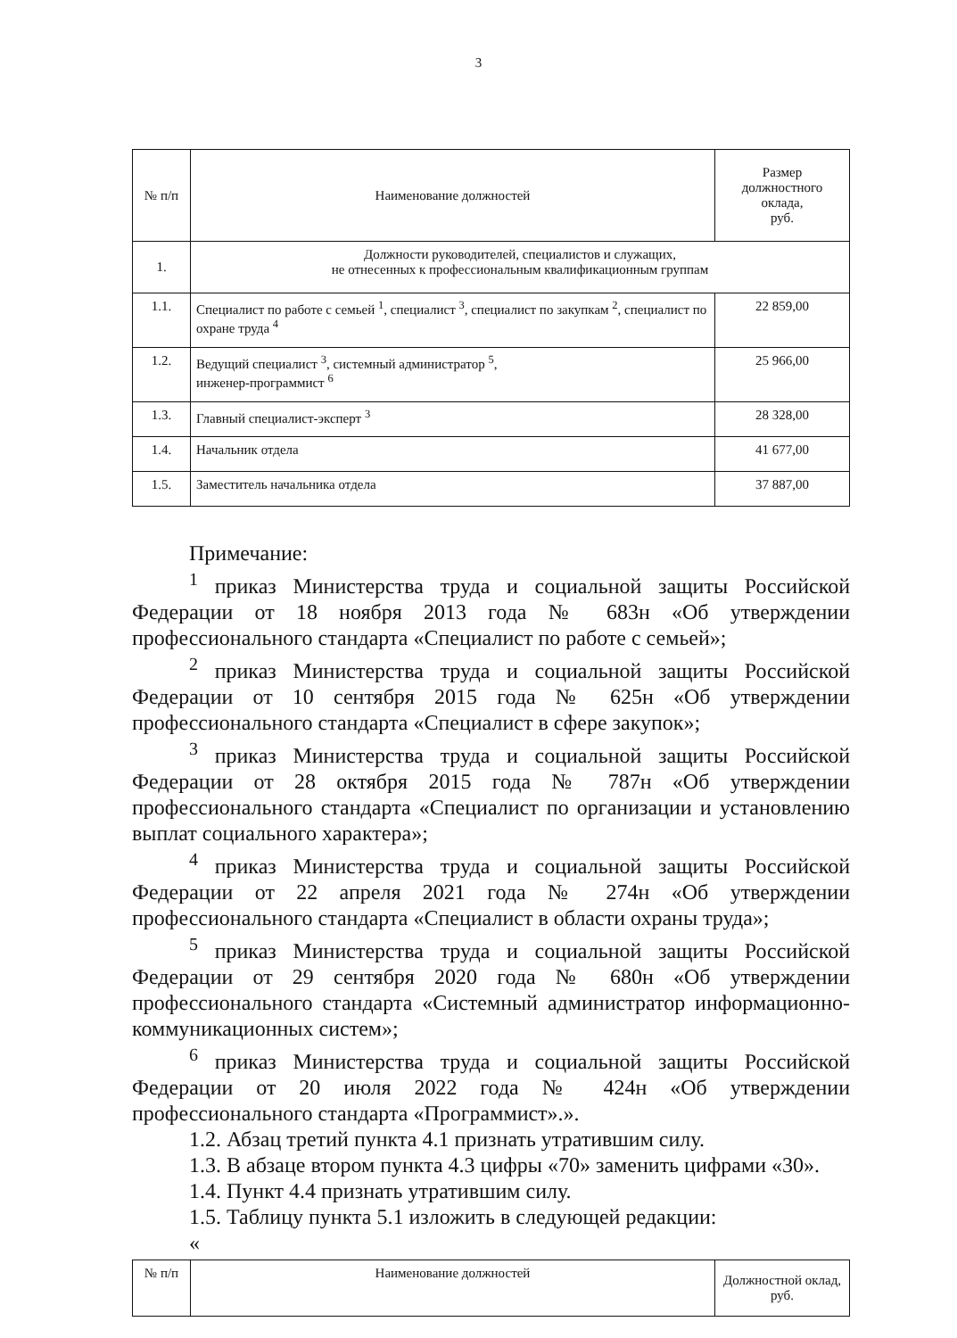3
| № п/п | Наименование должностей | Размер должностного оклада, руб. |
| --- | --- | --- |
| 1. | Должности руководителей, специалистов и служащих, не отнесенных к профессиональным квалификационным группам | |
| 1.1. | Специалист по работе с семьей <sup>1</sup>, специалист <sup>3</sup>, специалист по закупкам <sup>2</sup>, специалист по охране труда <sup>4</sup> | 22 859,00 |
| 1.2. | Ведущий специалист <sup>3</sup>, системный администратор <sup>5</sup>, инженер-программист <sup>6</sup> | 25 966,00 |
| 1.3. | Главный специалист-эксперт <sup>3</sup> | 28 328,00 |
| 1.4. | Начальник отдела | 41 677,00 |
| 1.5. | Заместитель начальника отдела | 37 887,00 |
Примечание:
<sup>1</sup> приказ Министерства труда и социальной защиты Российской Федерации от 18 ноября 2013 года № 683н «Об утверждении профессионального стандарта «Специалист по работе с семьей»;
<sup>2</sup> приказ Министерства труда и социальной защиты Российской Федерации от 10 сентября 2015 года № 625н «Об утверждении профессионального стандарта «Специалист в сфере закупок»;
<sup>3</sup> приказ Министерства труда и социальной защиты Российской Федерации от 28 октября 2015 года № 787н «Об утверждении профессионального стандарта «Специалист по организации и установлению выплат социального характера»;
<sup>4</sup> приказ Министерства труда и социальной защиты Российской Федерации от 22 апреля 2021 года № 274н «Об утверждении профессионального стандарта «Специалист в области охраны труда»;
<sup>5</sup> приказ Министерства труда и социальной защиты Российской Федерации от 29 сентября 2020 года № 680н «Об утверждении профессионального стандарта «Системный администратор информационно-коммуникационных систем»;
<sup>6</sup> приказ Министерства труда и социальной защиты Российской Федерации от 20 июля 2022 года № 424н «Об утверждении профессионального стандарта «Программист».».
1.2. Абзац третий пункта 4.1 признать утратившим силу.
1.3. В абзаце втором пункта 4.3 цифры «70» заменить цифрами «30».
1.4. Пункт 4.4 признать утратившим силу.
1.5. Таблицу пункта 5.1 изложить в следующей редакции:
«
| № п/п | Наименование должностей | Должностной оклад, руб. |
| --- | --- | --- |